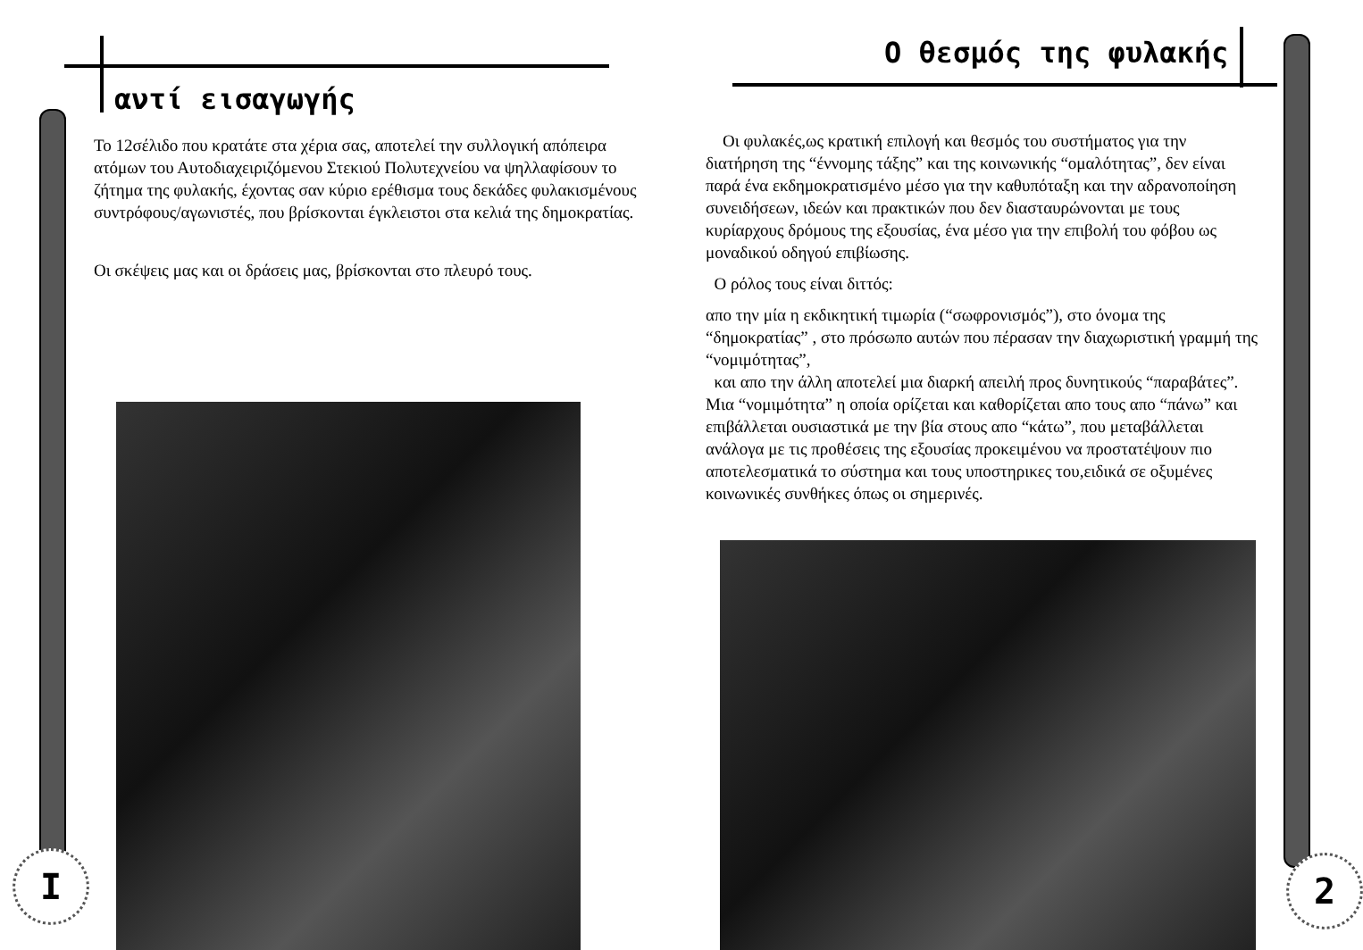αντί εισαγωγής
Το 12σέλιδο που κρατάτε στα χέρια σας, αποτελεί την συλλογική απόπειρα ατόμων του Αυτοδιαχειριζόμενου Στεκιού Πολυτεχνείου να ψηλλαφίσουν το ζήτημα της φυλακής, έχοντας σαν κύριο ερέθισμα τους δεκάδες φυλακισμένους συντρόφους/αγωνιστές, που βρίσκονται έγκλειστοι στα κελιά της δημοκρατίας.
Οι σκέψεις μας και οι δράσεις μας, βρίσκονται στο πλευρό τους.
I
Ο θεσμός της φυλακής
Οι φυλακές,ως κρατική επιλογή και θεσμός του συστήματος για την διατήρηση της “έννομης τάξης” και της κοινωνικής “ομαλότητας”, δεν είναι παρά ένα εκδημοκρατισμένο μέσο για την καθυπόταξη και την αδρανοποίηση συνειδήσεων, ιδεών και πρακτικών που δεν διασταυρώνονται με τους κυρίαρχους δρόμους της εξουσίας, ένα μέσο για την επιβολή του φόβου ως μοναδικού οδηγού επιβίωσης.
Ο ρόλος τους είναι διττός:
απο την μία η εκδικητική τιμωρία (“σωφρονισμός”), στο όνομα της “δημοκρατίας” , στο πρόσωπο αυτών που πέρασαν την διαχωριστική γραμμή της “νομιμότητας”,
και απο την άλλη αποτελεί μια διαρκή απειλή προς δυνητικούς “παραβάτες”.
Μια “νομιμότητα” η οποία ορίζεται και καθορίζεται απο τους απο “πάνω” και επιβάλλεται ουσιαστικά με την βία στους απο “κάτω”, που μεταβάλλεται ανάλογα με τις προθέσεις της εξουσίας προκειμένου να προστατέψουν πιο αποτελεσματικά το σύστημα και τους υποστηρικες του,ειδικά σε οξυμένες κοινωνικές συνθήκες όπως οι σημερινές.
2